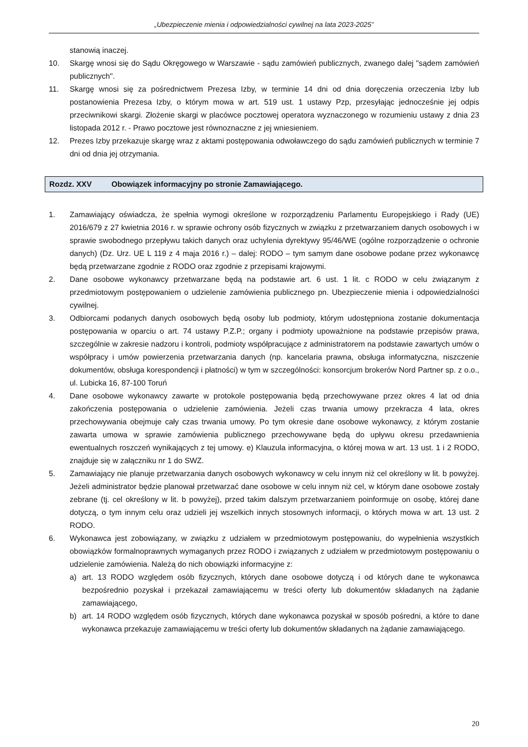„Ubezpieczenie mienia i odpowiedzialności cywilnej na lata 2023-2025”
stanowią inaczej.
10. Skargę wnosi się do Sądu Okręgowego w Warszawie - sądu zamówień publicznych, zwanego dalej "sądem zamówień publicznych".
11. Skargę wnosi się za pośrednictwem Prezesa Izby, w terminie 14 dni od dnia doręczenia orzeczenia Izby lub postanowienia Prezesa Izby, o którym mowa w art. 519 ust. 1 ustawy Pzp, przesyłając jednocześnie jej odpis przeciwnikowi skargi. Złożenie skargi w placówce pocztowej operatora wyznaczonego w rozumieniu ustawy z dnia 23 listopada 2012 r. - Prawo pocztowe jest równoznaczne z jej wniesieniem.
12. Prezes Izby przekazuje skargę wraz z aktami postępowania odwoławczego do sądu zamówień publicznych w terminie 7 dni od dnia jej otrzymania.
Rozdz. XXV Obowiązek informacyjny po stronie Zamawiającego.
1. Zamawiający oświadcza, że spełnia wymogi określone w rozporządzeniu Parlamentu Europejskiego i Rady (UE) 2016/679 z 27 kwietnia 2016 r. w sprawie ochrony osób fizycznych w związku z przetwarzaniem danych osobowych i w sprawie swobodnego przepływu takich danych oraz uchylenia dyrektywy 95/46/WE (ogólne rozporządzenie o ochronie danych) (Dz. Urz. UE L 119 z 4 maja 2016 r.) – dalej: RODO – tym samym dane osobowe podane przez wykonawcę będą przetwarzane zgodnie z RODO oraz zgodnie z przepisami krajowymi.
2. Dane osobowe wykonawcy przetwarzane będą na podstawie art. 6 ust. 1 lit. c RODO w celu związanym z przedmiotowym postępowaniem o udzielenie zamówienia publicznego pn. Ubezpieczenie mienia i odpowiedzialności cywilnej.
3. Odbiorcami podanych danych osobowych będą osoby lub podmioty, którym udostępniona zostanie dokumentacja postępowania w oparciu o art. 74 ustawy P.Z.P.; organy i podmioty upoważnione na podstawie przepisów prawa, szczególnie w zakresie nadzoru i kontroli, podmioty współpracujące z administratorem na podstawie zawartych umów o współpracy i umów powierzenia przetwarzania danych (np. kancelaria prawna, obsługa informatyczna, niszczenie dokumentów, obsługa korespondencji i płatności) w tym w szczególności: konsorcjum brokerów Nord Partner sp. z o.o., ul. Lubicka 16, 87-100 Toruń
4. Dane osobowe wykonawcy zawarte w protokole postępowania będą przechowywane przez okres 4 lat od dnia zakończenia postępowania o udzielenie zamówienia. Jeżeli czas trwania umowy przekracza 4 lata, okres przechowywania obejmuje cały czas trwania umowy. Po tym okresie dane osobowe wykonawcy, z którym zostanie zawarta umowa w sprawie zamówienia publicznego przechowywane będą do upływu okresu przedawnienia ewentualnych roszczeń wynikających z tej umowy. e) Klauzula informacyjna, o której mowa w art. 13 ust. 1 i 2 RODO, znajduje się w załączniku nr 1 do SWZ.
5. Zamawiający nie planuje przetwarzania danych osobowych wykonawcy w celu innym niż cel określony w lit. b powyżej. Jeżeli administrator będzie planował przetwarzać dane osobowe w celu innym niż cel, w którym dane osobowe zostały zebrane (tj. cel określony w lit. b powyżej), przed takim dalszym przetwarzaniem poinformuje on osobę, której dane dotyczą, o tym innym celu oraz udzieli jej wszelkich innych stosownych informacji, o których mowa w art. 13 ust. 2 RODO.
6. Wykonawca jest zobowiązany, w związku z udziałem w przedmiotowym postępowaniu, do wypełnienia wszystkich obowiązków formalnoprawnych wymaganych przez RODO i związanych z udziałem w przedmiotowym postępowaniu o udzielenie zamówienia. Należą do nich obowiązki informacyjne z:
a) art. 13 RODO względem osób fizycznych, których dane osobowe dotyczą i od których dane te wykonawca bezpośrednio pozyskał i przekazał zamawiającemu w treści oferty lub dokumentów składanych na żądanie zamawiającego,
b) art. 14 RODO względem osób fizycznych, których dane wykonawca pozyskał w sposób pośredni, a które to dane wykonawca przekazuje zamawiającemu w treści oferty lub dokumentów składanych na żądanie zamawiającego.
20